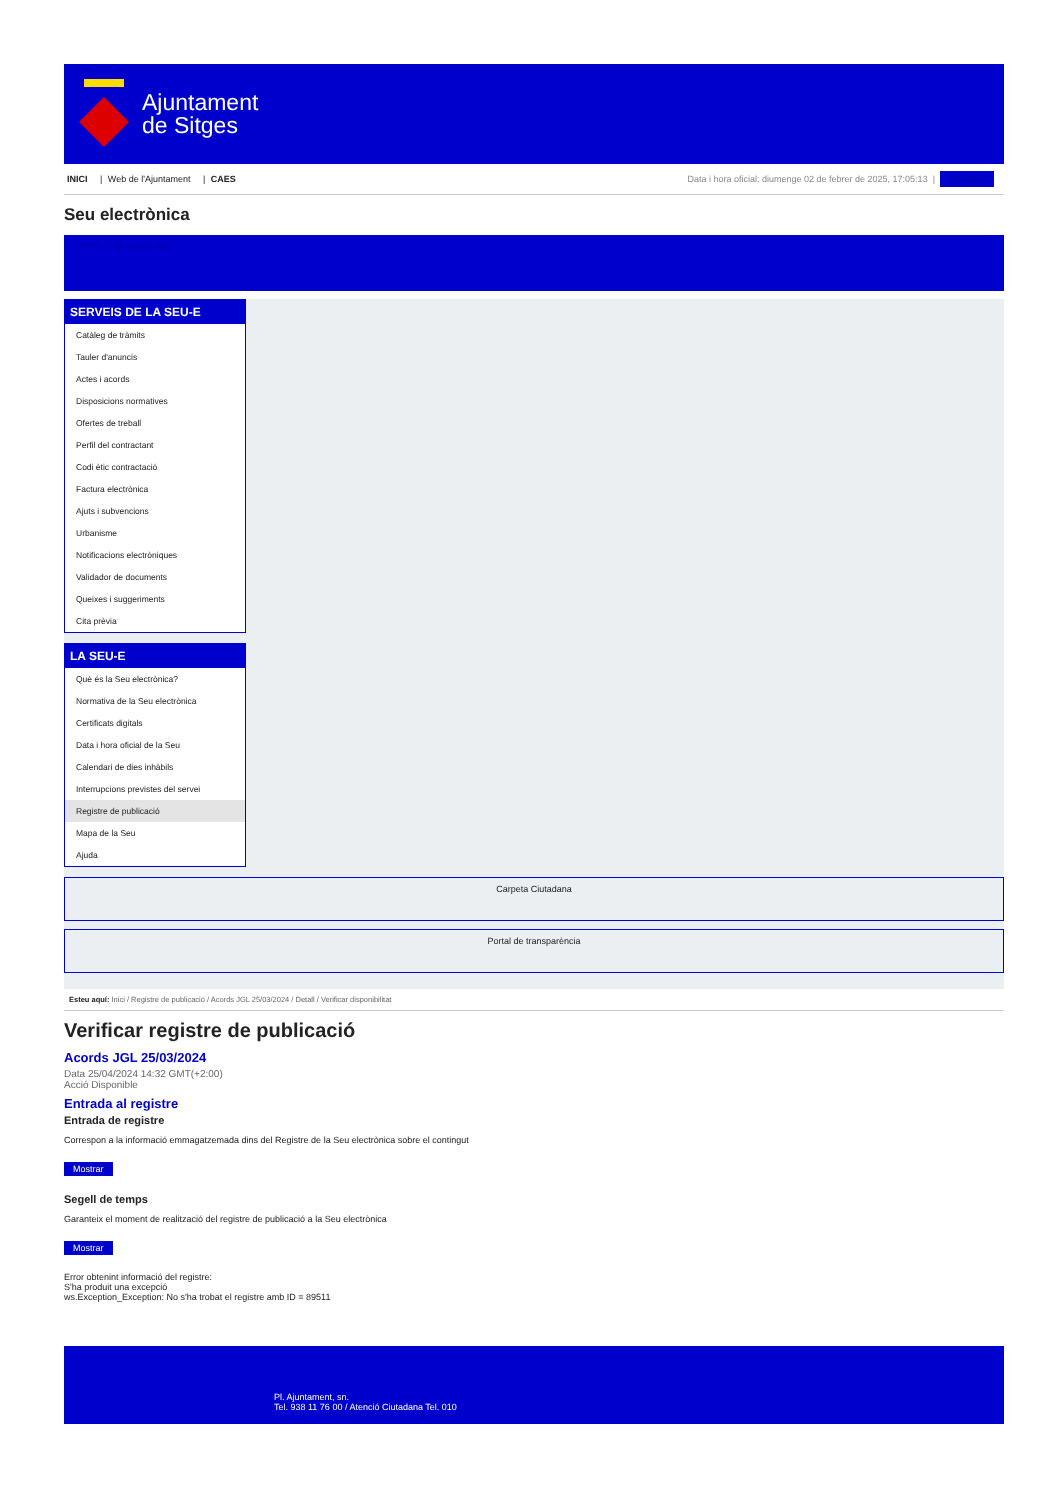Ajuntament
de Sitges
INICI | Web de l'Ajuntament | CAES
Data i hora oficial: diumenge 02 de febrer de 2025, 17:05:13 | Directori
Seu electrònica
Obtenir còpia autèntica
SERVEIS DE LA SEU-E
Catàleg de tràmits
Tauler d'anuncis
Actes i acords
Disposicions normatives
Ofertes de treball
Perfil del contractant
Codi ètic contractació
Factura electrònica
Ajuts i subvencions
Urbanisme
Notificacions electròniques
Validador de documents
Queixes i suggeriments
Cita prèvia
LA SEU-E
Què és la Seu electrònica?
Normativa de la Seu electrònica
Certificats digitals
Data i hora oficial de la Seu
Calendari de dies inhàbils
Interrupcions previstes del servei
Registre de publicació
Mapa de la Seu
Ajuda
Carpeta Ciutadana
Portal de transparència
Esteu aquí: Inici / Registre de publicació / Acords JGL 25/03/2024 / Detall / Verificar disponibilitat
Verificar registre de publicació
Acords JGL 25/03/2024
Data 25/04/2024 14:32 GMT(+2:00)
Acció Disponible
Entrada al registre
Entrada de registre
Correspon a la informació emmagatzemada dins del Registre de la Seu electrònica sobre el contingut
Mostrar
Segell de temps
Garanteix el moment de realització del registre de publicació a la Seu electrònica
Mostrar
Error obtenint informació del registre:
S'ha produit una excepció
ws.Exception_Exception: No s'ha trobat el registre amb ID = 89511
Pl. Ajuntament, sn.
Tel. 938 11 76 00 / Atenció Ciutadana Tel. 010